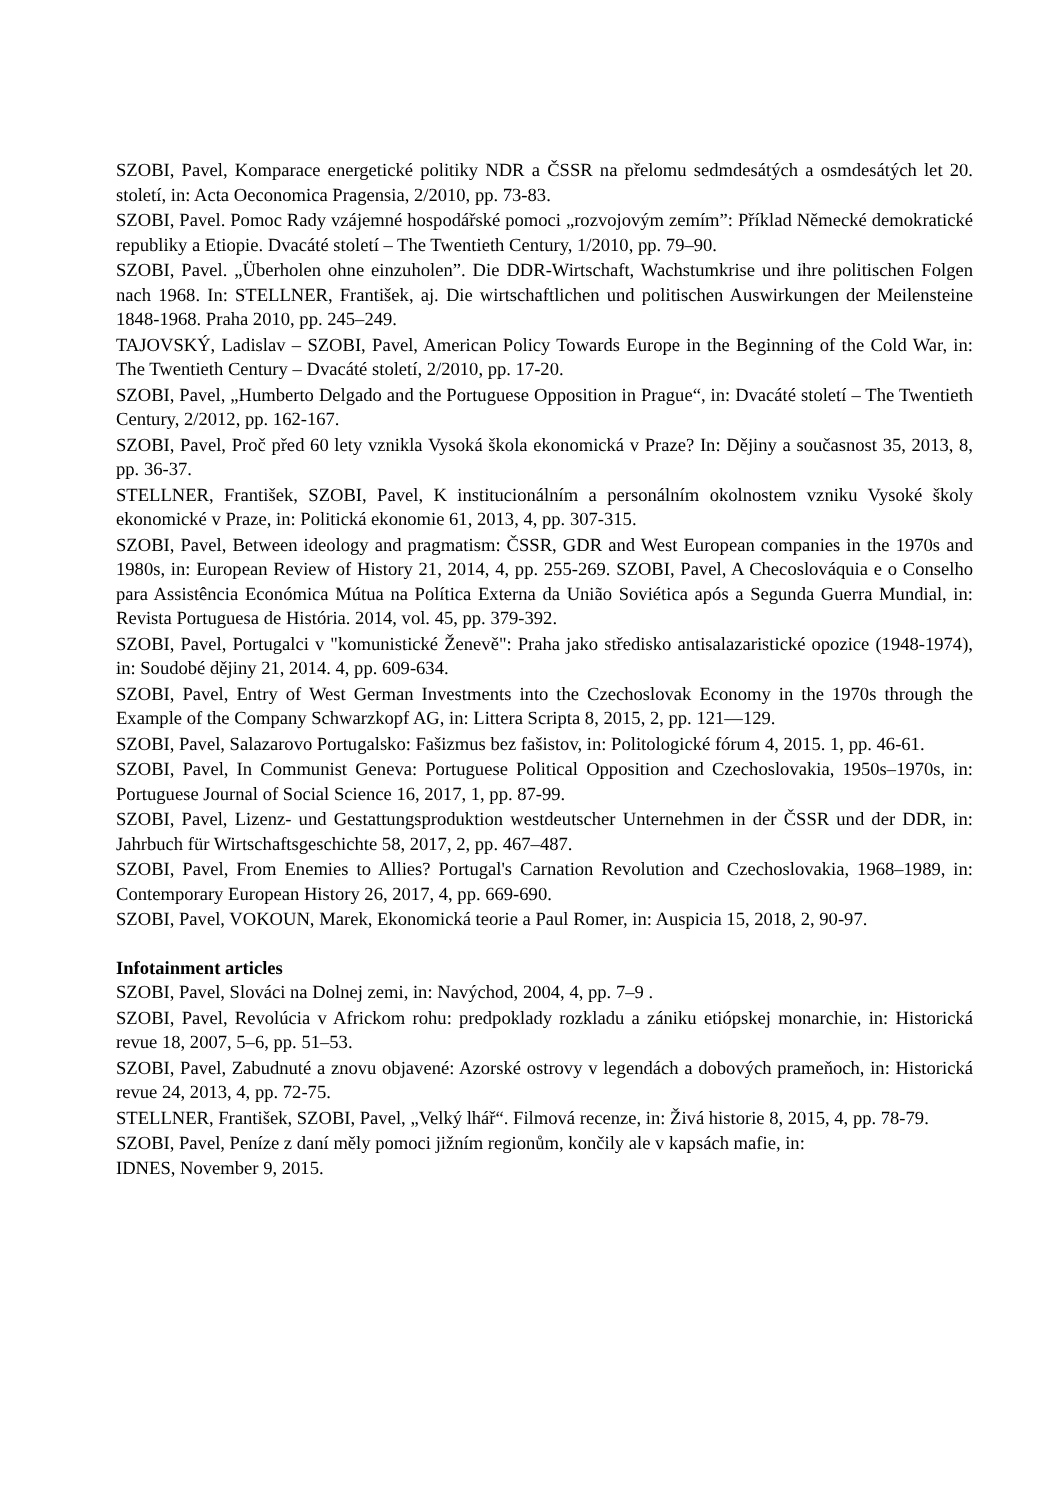SZOBI, Pavel, Komparace energetické politiky NDR a ČSSR na přelomu sedmdesátých a osmdesátých let 20. století, in: Acta Oeconomica Pragensia, 2/2010, pp. 73-83.
SZOBI, Pavel. Pomoc Rady vzájemné hospodářské pomoci „rozvojovým zemím”: Příklad Německé demokratické republiky a Etiopie. Dvacáté století – The Twentieth Century, 1/2010, pp. 79–90.
SZOBI, Pavel. „Überholen ohne einzuholen”. Die DDR-Wirtschaft, Wachstumkrise und ihre politischen Folgen nach 1968. In: STELLNER, František, aj. Die wirtschaftlichen und politischen Auswirkungen der Meilensteine 1848-1968. Praha 2010, pp. 245–249.
TAJOVSKÝ, Ladislav – SZOBI, Pavel, American Policy Towards Europe in the Beginning of the Cold War, in: The Twentieth Century – Dvacáté století, 2/2010, pp. 17-20.
SZOBI, Pavel, „Humberto Delgado and the Portuguese Opposition in Prague“, in: Dvacáté století – The Twentieth Century, 2/2012, pp. 162-167.
SZOBI, Pavel, Proč před 60 lety vznikla Vysoká škola ekonomická v Praze? In: Dějiny a současnost 35, 2013, 8, pp. 36-37.
STELLNER, František, SZOBI, Pavel, K institucionálním a personálním okolnostem vzniku Vysoké školy ekonomické v Praze, in: Politická ekonomie 61, 2013, 4, pp. 307-315.
SZOBI, Pavel, Between ideology and pragmatism: ČSSR, GDR and West European companies in the 1970s and 1980s, in: European Review of History 21, 2014, 4, pp. 255-269. SZOBI, Pavel, A Checoslováquia e o Conselho para Assistência Económica Mútua na Política Externa da União Soviética após a Segunda Guerra Mundial, in: Revista Portuguesa de História. 2014, vol. 45, pp. 379-392.
SZOBI, Pavel, Portugalci v "komunistické Ženevě": Praha jako středisko antisalazaristické opozice (1948-1974), in: Soudobé dějiny 21, 2014. 4, pp. 609-634.
SZOBI, Pavel, Entry of West German Investments into the Czechoslovak Economy in the 1970s through the Example of the Company Schwarzkopf AG, in: Littera Scripta 8, 2015, 2, pp. 121—129.
SZOBI, Pavel, Salazarovo Portugalsko: Fašizmus bez fašistov, in: Politologické fórum 4, 2015. 1, pp. 46-61.
SZOBI, Pavel, In Communist Geneva: Portuguese Political Opposition and Czechoslovakia, 1950s–1970s, in: Portuguese Journal of Social Science 16, 2017, 1, pp. 87-99.
SZOBI, Pavel, Lizenz- und Gestattungsproduktion westdeutscher Unternehmen in der ČSSR und der DDR, in: Jahrbuch für Wirtschaftsgeschichte 58, 2017, 2, pp. 467–487.
SZOBI, Pavel, From Enemies to Allies? Portugal's Carnation Revolution and Czechoslovakia, 1968–1989, in: Contemporary European History 26, 2017, 4, pp. 669-690.
SZOBI, Pavel, VOKOUN, Marek, Ekonomická teorie a Paul Romer, in: Auspicia 15, 2018, 2, 90-97.
Infotainment articles
SZOBI, Pavel, Slováci na Dolnej zemi, in: Navýchod, 2004, 4, pp. 7–9 .
SZOBI, Pavel, Revolúcia v Africkom rohu: predpoklady rozkladu a zániku etiópskej monarchie, in: Historická revue 18, 2007, 5–6, pp. 51–53.
SZOBI, Pavel, Zabudnuté a znovu objavené: Azorské ostrovy v legendách a dobových prameňoch, in: Historická revue 24, 2013, 4, pp. 72-75.
STELLNER, František, SZOBI, Pavel, „Velký lhář“. Filmová recenze, in: Živá historie 8, 2015, 4, pp. 78-79.
SZOBI, Pavel, Peníze z daní měly pomoci jižním regionům, končily ale v kapsách mafie, in:
IDNES, November 9, 2015.